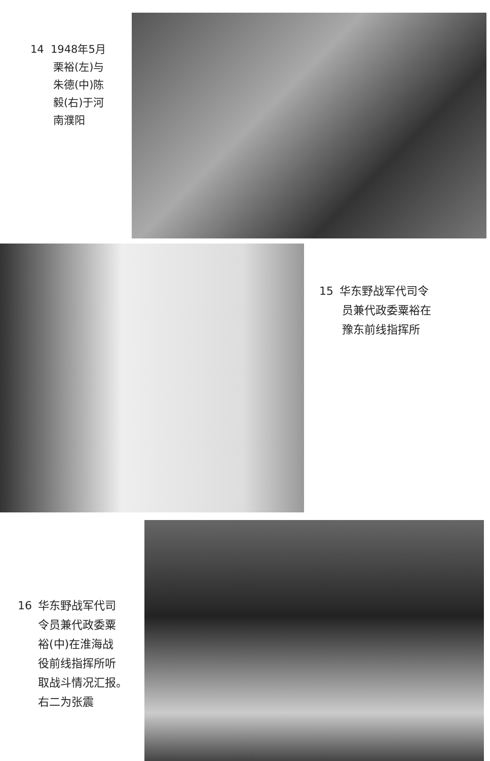14 1948年5月
栗裕(左)与
朱德(中)陈
毅(右)于河
南濮阳
15 华东野战军代司令
员兼代政委粟裕在
豫东前线指挥所
16 华东野战军代司
令员兼代政委粟
裕(中)在淮海战
役前线指挥所听
取战斗情况汇报。
右二为张震